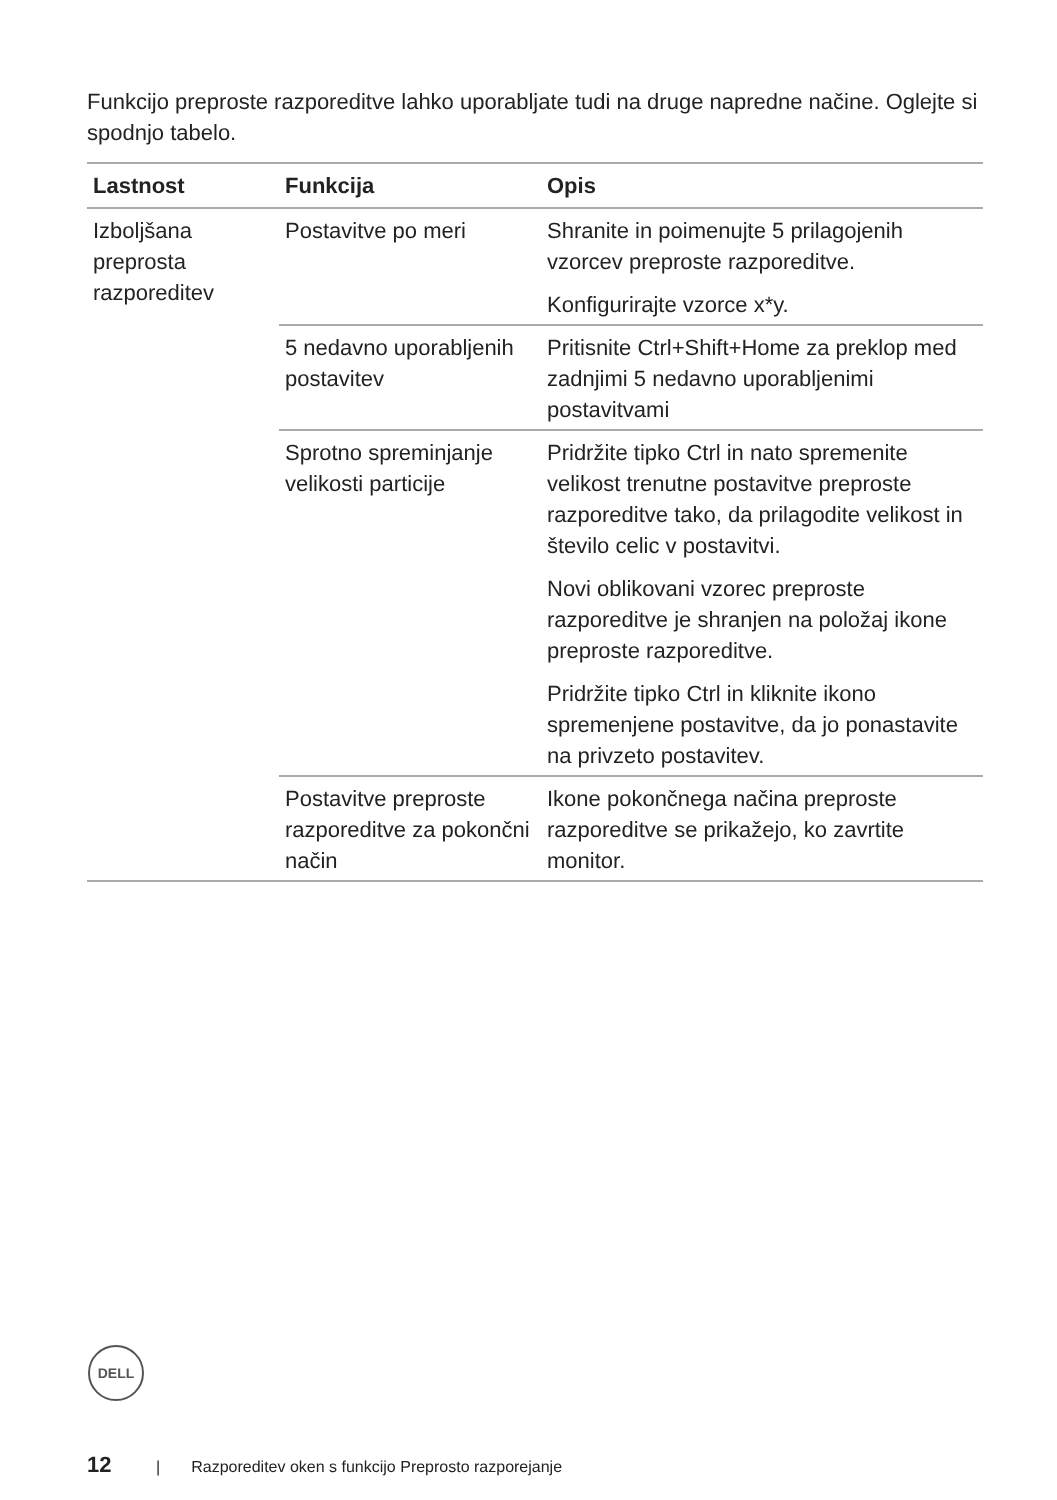Funkcijo preproste razporeditve lahko uporabljate tudi na druge napredne načine. Oglejte si spodnjo tabelo.
| Lastnost | Funkcija | Opis |
| --- | --- | --- |
| Izboljšana preprosta razporeditev | Postavitve po meri | Shranite in poimenujte 5 prilagojenih vzorcev preproste razporeditve. Konfigurirajte vzorce x*y. |
| | 5 nedavno uporabljenih postavitev | Pritisnite Ctrl+Shift+Home za preklop med zadnjimi 5 nedavno uporabljenimi postavitvami |
| | Sprotno spreminjanje velikosti particije | Pridržite tipko Ctrl in nato spremenite velikost trenutne postavitve preproste razporeditve tako, da prilagodite velikost in število celic v postavitvi. Novi oblikovani vzorec preproste razporeditve je shranjen na položaj ikone preproste razporeditve. Pridržite tipko Ctrl in kliknite ikono spremenjene postavitve, da jo ponastavite na privzeto postavitev. |
| | Postavitve preproste razporeditve za pokončni način | Ikone pokončnega načina preproste razporeditve se prikažejo, ko zavrtite monitor. |
DELL
12 | Razporeditev oken s funkcijo Preprosto razporejanje